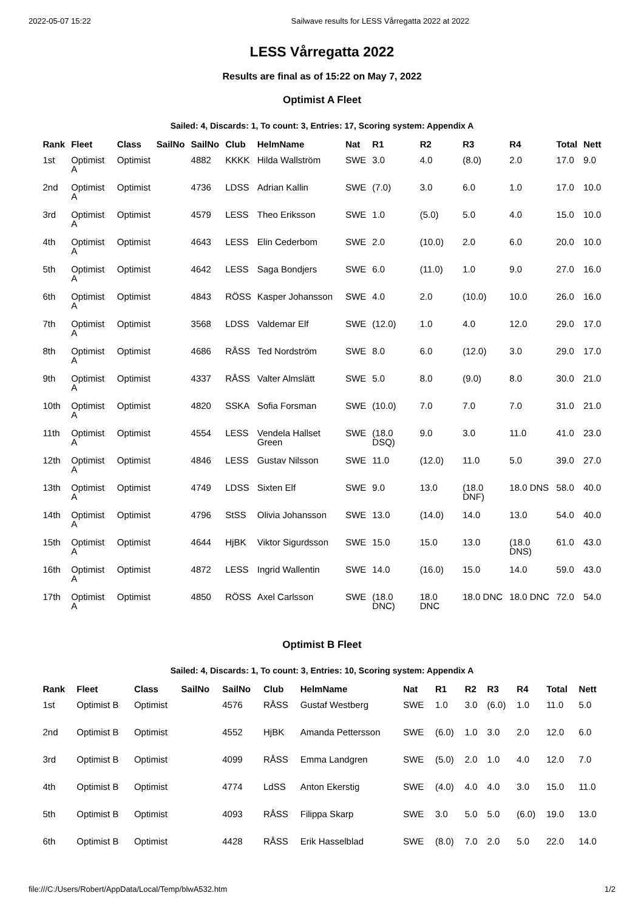2022-05-07 15:22 Sailwave results for LESS Vårregatta 2022 at 2022
LESS Vårregatta 2022
Results are final as of 15:22 on May 7, 2022
Optimist A Fleet
Sailed: 4, Discards: 1, To count: 3, Entries: 17, Scoring system: Appendix A
| Rank | Fleet | Class | SailNo | SailNo | Club | HelmName | Nat | R1 | R2 | R3 | R4 | Total | Nett |
| --- | --- | --- | --- | --- | --- | --- | --- | --- | --- | --- | --- | --- | --- |
| 1st | Optimist A | Optimist | | 4882 | KKKK | Hilda Wallström | SWE | 3.0 | 4.0 | (8.0) | 2.0 | 17.0 | 9.0 |
| 2nd | Optimist A | Optimist | | 4736 | LDSS | Adrian Kallin | SWE | (7.0) | 3.0 | 6.0 | 1.0 | 17.0 | 10.0 |
| 3rd | Optimist A | Optimist | | 4579 | LESS | Theo Eriksson | SWE | 1.0 | (5.0) | 5.0 | 4.0 | 15.0 | 10.0 |
| 4th | Optimist A | Optimist | | 4643 | LESS | Elin Cederbom | SWE | 2.0 | (10.0) | 2.0 | 6.0 | 20.0 | 10.0 |
| 5th | Optimist A | Optimist | | 4642 | LESS | Saga Bondjers | SWE | 6.0 | (11.0) | 1.0 | 9.0 | 27.0 | 16.0 |
| 6th | Optimist A | Optimist | | 4843 | RÖSS | Kasper Johansson | SWE | 4.0 | 2.0 | (10.0) | 10.0 | 26.0 | 16.0 |
| 7th | Optimist A | Optimist | | 3568 | LDSS | Valdemar Elf | SWE | (12.0) | 1.0 | 4.0 | 12.0 | 29.0 | 17.0 |
| 8th | Optimist A | Optimist | | 4686 | RÅSS | Ted Nordström | SWE | 8.0 | 6.0 | (12.0) | 3.0 | 29.0 | 17.0 |
| 9th | Optimist A | Optimist | | 4337 | RÅSS | Valter Almslätt | SWE | 5.0 | 8.0 | (9.0) | 8.0 | 30.0 | 21.0 |
| 10th | Optimist A | Optimist | | 4820 | SSKA | Sofia Forsman | SWE | (10.0) | 7.0 | 7.0 | 7.0 | 31.0 | 21.0 |
| 11th | Optimist A | Optimist | | 4554 | LESS | Vendela Hallset Green | SWE | (18.0 DSQ) | 9.0 | 3.0 | 11.0 | 41.0 | 23.0 |
| 12th | Optimist A | Optimist | | 4846 | LESS | Gustav Nilsson | SWE | 11.0 | (12.0) | 11.0 | 5.0 | 39.0 | 27.0 |
| 13th | Optimist A | Optimist | | 4749 | LDSS | Sixten Elf | SWE | 9.0 | 13.0 | (18.0 DNF) | 18.0 DNS | 58.0 | 40.0 |
| 14th | Optimist A | Optimist | | 4796 | StSS | Olivia Johansson | SWE | 13.0 | (14.0) | 14.0 | 13.0 | 54.0 | 40.0 |
| 15th | Optimist A | Optimist | | 4644 | HjBK | Viktor Sigurdsson | SWE | 15.0 | 15.0 | 13.0 | (18.0 DNS) | 61.0 | 43.0 |
| 16th | Optimist A | Optimist | | 4872 | LESS | Ingrid Wallentin | SWE | 14.0 | (16.0) | 15.0 | 14.0 | 59.0 | 43.0 |
| 17th | Optimist A | Optimist | | 4850 | RÖSS | Axel Carlsson | SWE | (18.0 DNC) | 18.0 DNC | 18.0 DNC | 18.0 DNC | 72.0 | 54.0 |
Optimist B Fleet
Sailed: 4, Discards: 1, To count: 3, Entries: 10, Scoring system: Appendix A
| Rank | Fleet | Class | SailNo | SailNo | Club | HelmName | Nat | R1 | R2 | R3 | R4 | Total | Nett |
| --- | --- | --- | --- | --- | --- | --- | --- | --- | --- | --- | --- | --- | --- |
| 1st | Optimist B | Optimist | | 4576 | RÅSS | Gustaf Westberg | SWE | 1.0 | 3.0 | (6.0) | 1.0 | 11.0 | 5.0 |
| 2nd | Optimist B | Optimist | | 4552 | HjBK | Amanda Pettersson | SWE | (6.0) | 1.0 | 3.0 | 2.0 | 12.0 | 6.0 |
| 3rd | Optimist B | Optimist | | 4099 | RÅSS | Emma Landgren | SWE | (5.0) | 2.0 | 1.0 | 4.0 | 12.0 | 7.0 |
| 4th | Optimist B | Optimist | | 4774 | LdSS | Anton Ekerstig | SWE | (4.0) | 4.0 | 4.0 | 3.0 | 15.0 | 11.0 |
| 5th | Optimist B | Optimist | | 4093 | RÅSS | Filippa Skarp | SWE | 3.0 | 5.0 | 5.0 | (6.0) | 19.0 | 13.0 |
| 6th | Optimist B | Optimist | | 4428 | RÅSS | Erik Hasselblad | SWE | (8.0) | 7.0 | 2.0 | 5.0 | 22.0 | 14.0 |
file:///C:/Users/Robert/AppData/Local/Temp/blwA532.htm 1/2